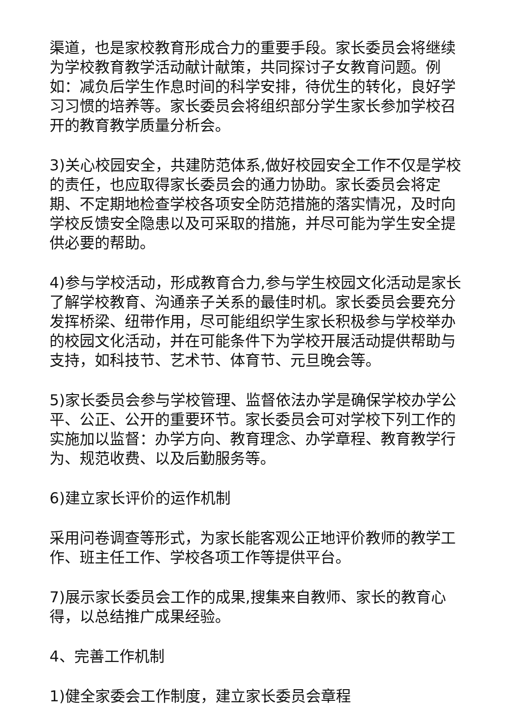渠道，也是家校教育形成合力的重要手段。家长委员会将继续为学校教育教学活动献计献策，共同探讨子女教育问题。例如：减负后学生作息时间的科学安排，待优生的转化，良好学习习惯的培养等。家长委员会将组织部分学生家长参加学校召开的教育教学质量分析会。
3)关心校园安全，共建防范体系,做好校园安全工作不仅是学校的责任，也应取得家长委员会的通力协助。家长委员会将定期、不定期地检查学校各项安全防范措施的落实情况，及时向学校反馈安全隐患以及可采取的措施，并尽可能为学生安全提供必要的帮助。
4)参与学校活动，形成教育合力,参与学生校园文化活动是家长了解学校教育、沟通亲子关系的最佳时机。家长委员会要充分发挥桥梁、纽带作用，尽可能组织学生家长积极参与学校举办的校园文化活动，并在可能条件下为学校开展活动提供帮助与支持，如科技节、艺术节、体育节、元旦晚会等。
5)家长委员会参与学校管理、监督依法办学是确保学校办学公平、公正、公开的重要环节。家长委员会可对学校下列工作的实施加以监督：办学方向、教育理念、办学章程、教育教学行为、规范收费、以及后勤服务等。
6)建立家长评价的运作机制
采用问卷调查等形式，为家长能客观公正地评价教师的教学工作、班主任工作、学校各项工作等提供平台。
7)展示家长委员会工作的成果,搜集来自教师、家长的教育心得，以总结推广成果经验。
4、完善工作机制
1)健全家委会工作制度，建立家长委员会章程